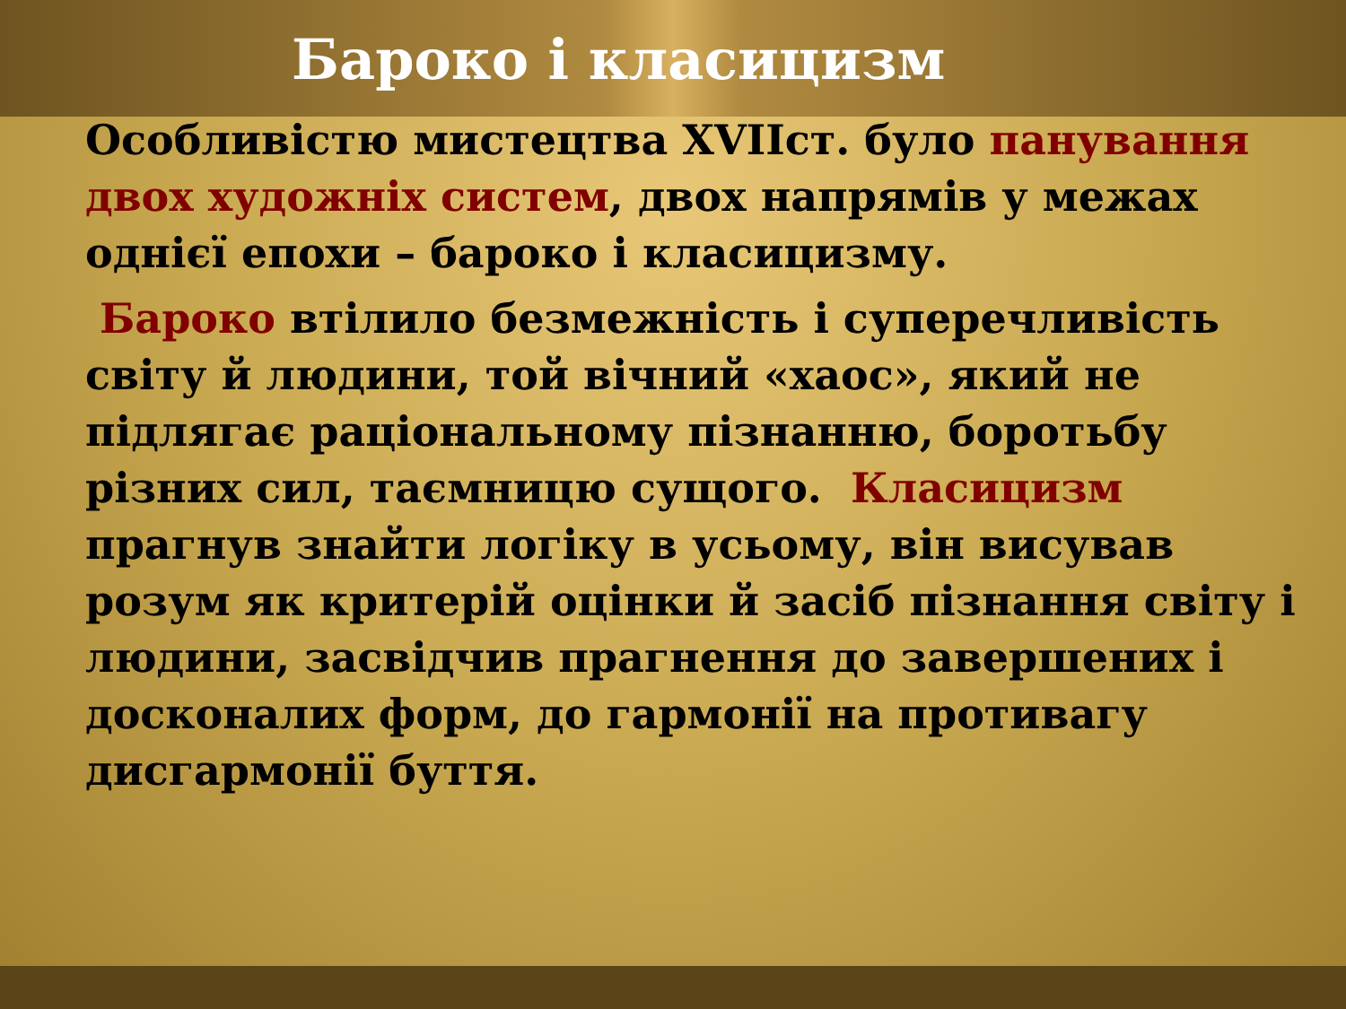Бароко і класицизм
Особливістю мистецтва XVIIст. було панування двох художніх систем, двох напрямів у межах однієї епохи – бароко і класицизму.
Бароко втілило безмежність і суперечливість світу й людини, той вічний «хаос», який не підлягає раціональному пізнанню, боротьбу різних сил, таємницю сущого. Класицизм прагнув знайти логіку в усьому, він висував розум як критерій оцінки й засіб пізнання світу і людини, засвідчив прагнення до завершених і досконалих форм, до гармонії на противагу дисгармонії буття.